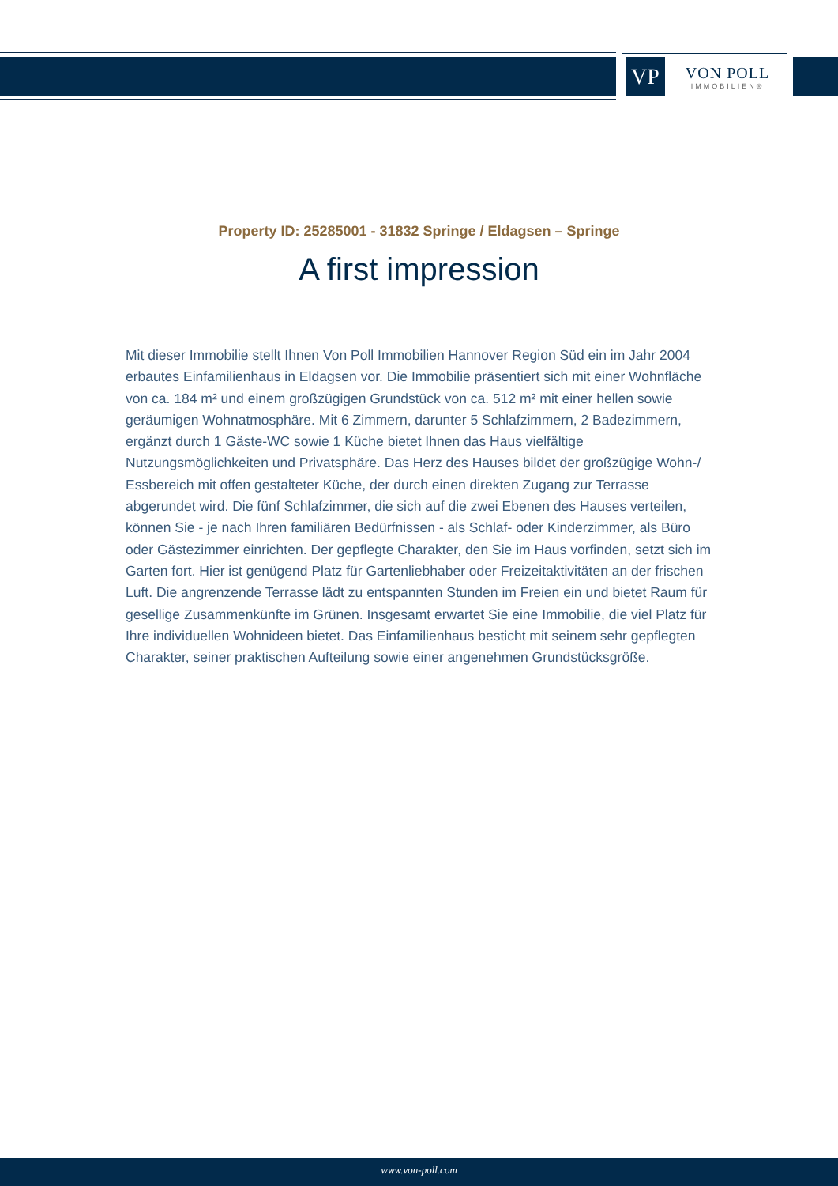VP
VON POLL
IMMOBILIEN®
Property ID: 25285001 - 31832 Springe / Eldagsen – Springe
A first impression
Mit dieser Immobilie stellt Ihnen Von Poll Immobilien Hannover Region Süd ein im Jahr 2004 erbautes Einfamilienhaus in Eldagsen vor. Die Immobilie präsentiert sich mit einer Wohnfläche von ca. 184 m² und einem großzügigen Grundstück von ca. 512 m² mit einer hellen sowie geräumigen Wohnatmosphäre. Mit 6 Zimmern, darunter 5 Schlafzimmern, 2 Badezimmern, ergänzt durch 1 Gäste-WC sowie 1 Küche bietet Ihnen das Haus vielfältige Nutzungsmöglichkeiten und Privatsphäre. Das Herz des Hauses bildet der großzügige Wohn-/ Essbereich mit offen gestalteter Küche, der durch einen direkten Zugang zur Terrasse abgerundet wird. Die fünf Schlafzimmer, die sich auf die zwei Ebenen des Hauses verteilen, können Sie - je nach Ihren familiären Bedürfnissen - als Schlaf- oder Kinderzimmer, als Büro oder Gästezimmer einrichten. Der gepflegte Charakter, den Sie im Haus vorfinden, setzt sich im Garten fort. Hier ist genügend Platz für Gartenliebhaber oder Freizeitaktivitäten an der frischen Luft. Die angrenzende Terrasse lädt zu entspannten Stunden im Freien ein und bietet Raum für gesellige Zusammenkünfte im Grünen. Insgesamt erwartet Sie eine Immobilie, die viel Platz für Ihre individuellen Wohnideen bietet. Das Einfamilienhaus besticht mit seinem sehr gepflegten Charakter, seiner praktischen Aufteilung sowie einer angenehmen Grundstücksgröße.
www.von-poll.com